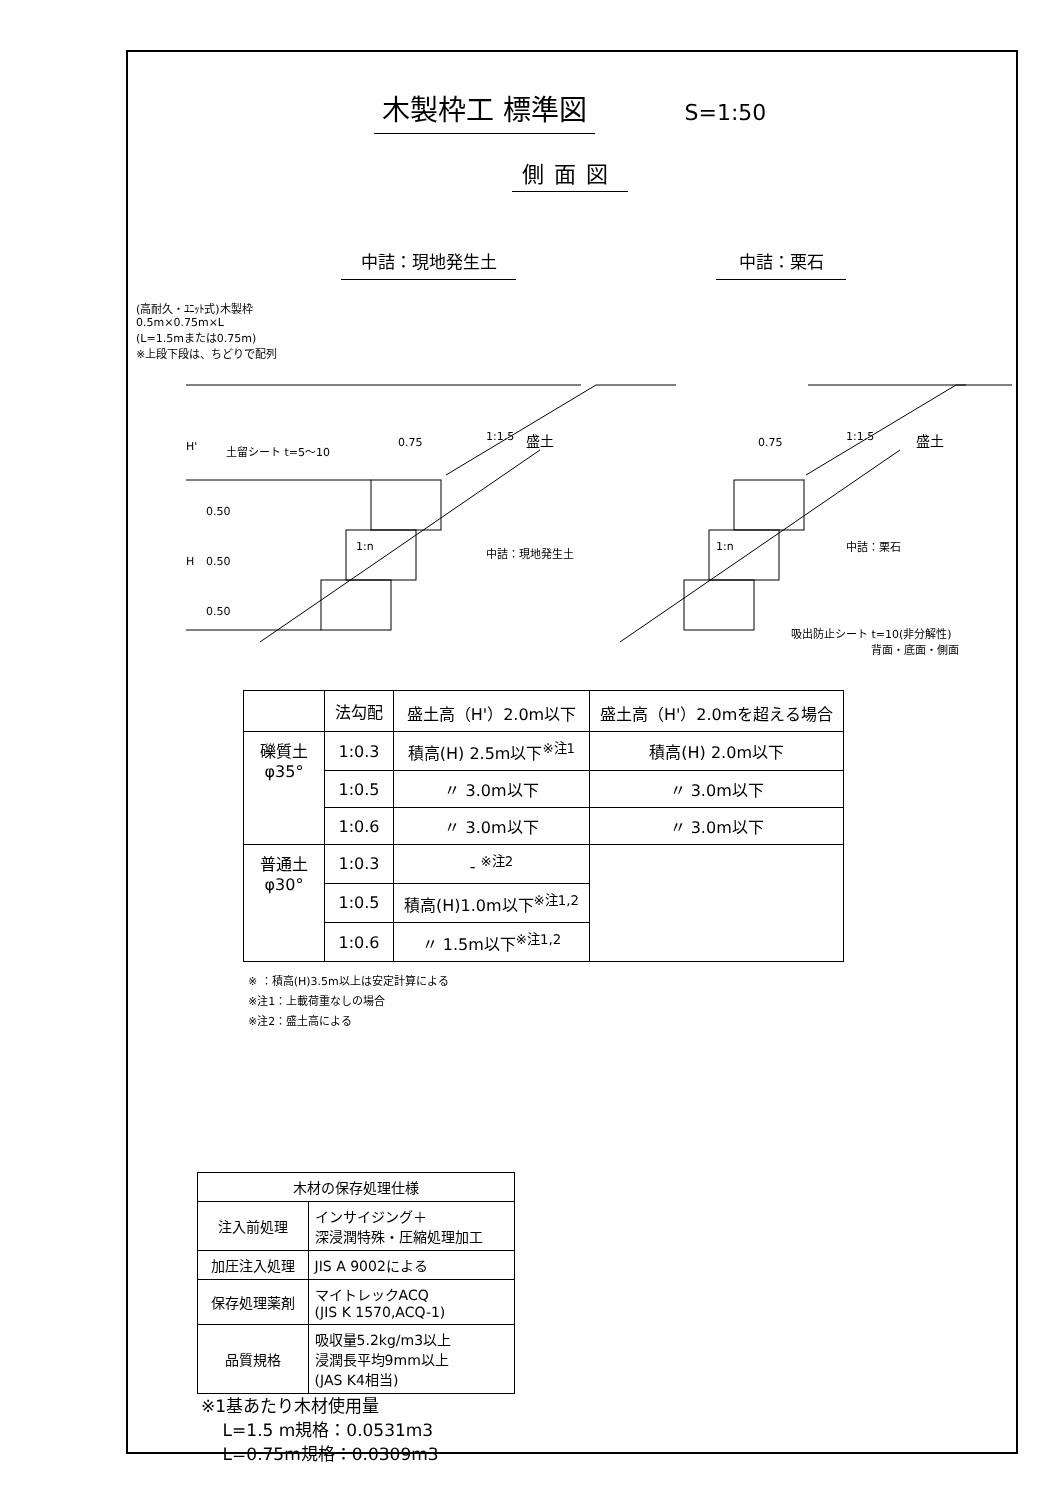木製枠工 標準図 S=1:50
側面図
中詰：現地発生土 中詰：栗石
(高耐久・ﾕﾆｯﾄ式)木製枠
0.5m×0.75m×L
(L=1.5mまたは0.75m)
※上段下段は、ちどりで配列
H' 土留シート t=5～10
0.75 1:1.5 盛土
0.50
H 0.50
0.50
1:n 中詰：現地発生土
0.75 1:1.5 盛土
1:n 中詰：栗石
吸出防止シート t=10(非分解性)
背面・底面・側面
| | 法勾配 | 盛土高（H'）2.0m以下 | 盛土高（H'）2.0mを超える場合 |
| --- | --- | --- | --- |
| 礫質土 φ35° | 1:0.3 | 積高(H) 2.5m以下<sup>※注1</sup> | 積高(H) 2.0m以下 |
| | 1:0.5 | 〃 3.0m以下 | 〃 3.0m以下 |
| | 1:0.6 | 〃 3.0m以下 | 〃 3.0m以下 |
| 普通土 φ30° | 1:0.3 | - <sup>※注2</sup> | |
| | 1:0.5 | 積高(H)1.0m以下<sup>※注1,2</sup> | |
| | 1:0.6 | 〃 1.5m以下<sup>※注1,2</sup> | |
※ ：積高(H)3.5m以上は安定計算による
※注1：上載荷重なしの場合
※注2：盛土高による
| 木材の保存処理仕様 | |
| 注入前処理 | インサイジング＋ 深浸潤特殊・圧縮処理加工 |
| 加圧注入処理 | JIS A 9002による |
| 保存処理薬剤 | マイトレックACQ (JIS K 1570,ACQ-1) |
| 品質規格 | 吸収量5.2kg/m3以上 浸潤長平均9mm以上 (JAS K4相当) |
※1基あたり木材使用量
L=1.5 m規格：0.0531m3
L=0.75m規格：0.0309m3